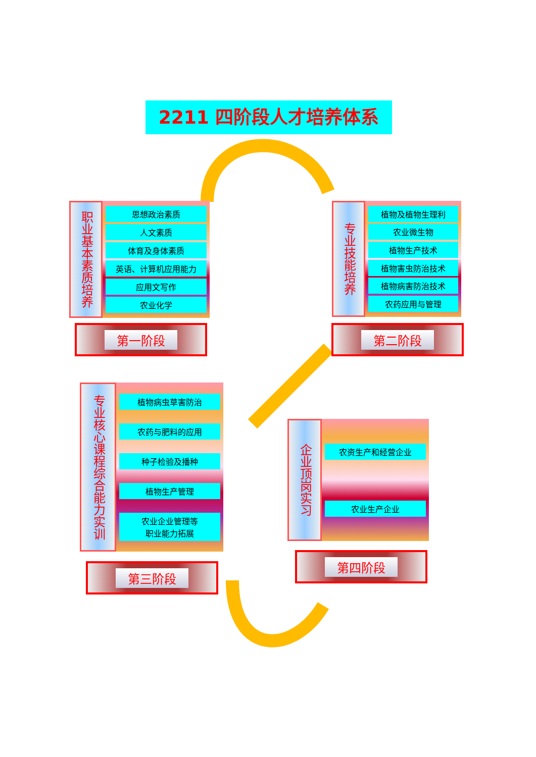2211 四阶段人才培养体系
职业基本素质培养
思想政治素质
人文素质
体育及身体素质
英语、计算机应用能力
应用文写作
农业化学
第一阶段
专业技能培养
植物及植物生理利
农业微生物
植物生产技术
植物害虫防治技术
植物病害防治技术
农药应用与管理
第二阶段
专业核心课程综合能力实训
植物病虫草害防治
农药与肥料的应用
种子检验及播种
植物生产管理
农业企业管理等
职业能力拓展
第三阶段
企业顶岗实习
农资生产和经营企业
农业生产企业
第四阶段